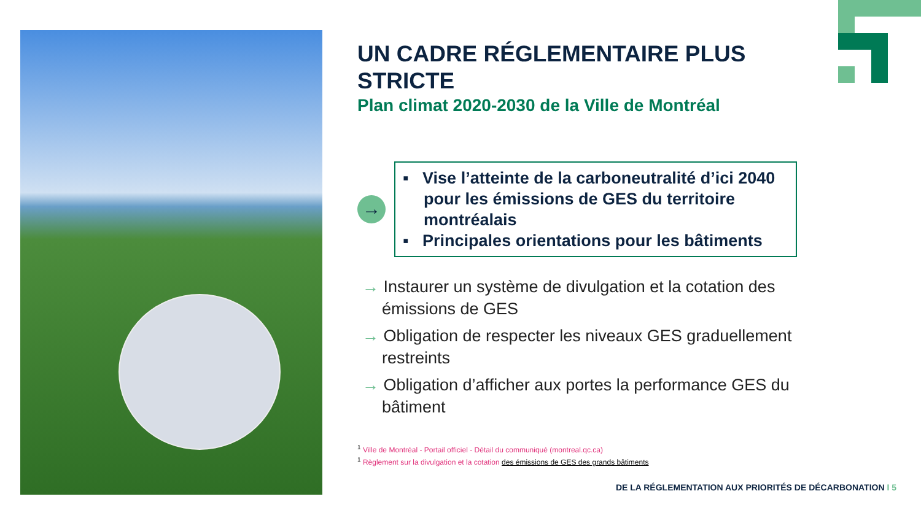UN CADRE RÉGLEMENTAIRE PLUS STRICTE
Plan climat 2020-2030 de la Ville de Montréal
→
▪ Vise l’atteinte de la carboneutralité d’ici 2040 pour les émissions de GES du territoire montréalais
▪ Principales orientations pour les bâtiments
→ Instaurer un système de divulgation et la cotation des émissions de GES
→ Obligation de respecter les niveaux GES graduellement restreints
→ Obligation d’afficher aux portes la performance GES du bâtiment
<sup>1</sup> Ville de Montréal - Portail officiel - Détail du communiqué (montreal.qc.ca)
<sup>1</sup> Règlement sur la divulgation et la cotation des émissions de GES des grands bâtiments
DE LA RÉGLEMENTATION AUX PRIORITÉS DE DÉCARBONATION I 5